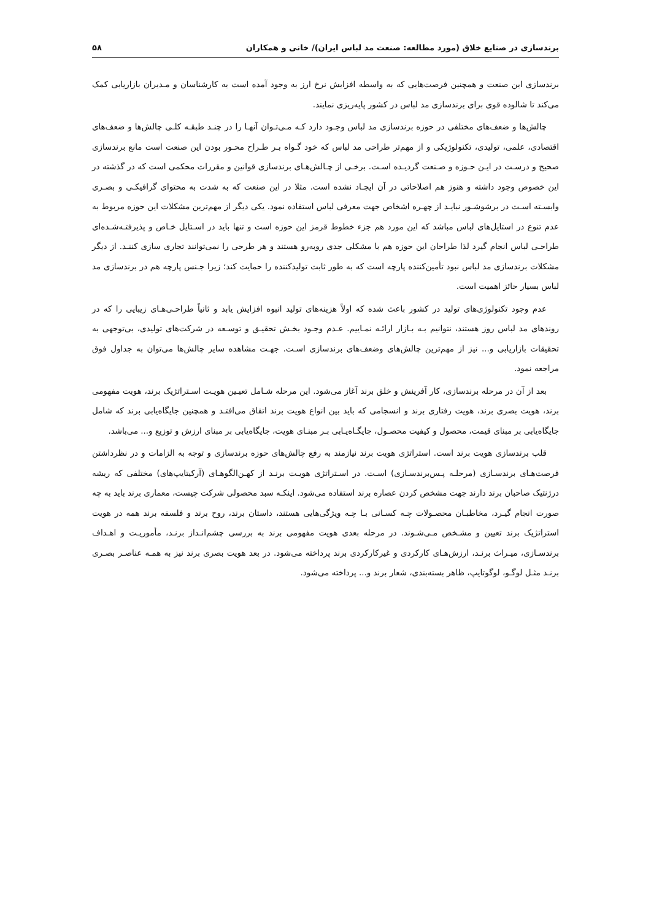برندسازی در صنایع خلاق (مورد مطالعه: صنعت مد لباس ایران)/ خانی و همکاران ۵۸
برندسازی این صنعت و همچنین فرصت‌هایی که به واسطه افزایش نرخ ارز به وجود آمده است به کارشناسان و مـدیران بازاریابی کمک می‌کند تا شالوده قوی برای برندسازی مد لباس در کشور پایه‌ریزی نمایند.
چالش‌ها و ضعف‌های مختلفی در حوزه برندسازی مد لباس وجـود دارد کـه مـی‌تـوان آنهـا را در چنـد طبقـه کلـی چالش‌ها و ضعف‌های اقتصادی، علمی، تولیدی، تکنولوژیکی و از مهم‌تر طراحی مد لباس که خود گـواه بـر طـراح محـور بودن این صنعت است مانع برندسازی صحیح و درسـت در ایـن حـوزه و صـنعت گردیـده اسـت. برخـی از چـالش‌هـای برندسازی قوانین و مقررات محکمی است که در گذشته در این خصوص وجود داشته و هنوز هم اصلاحاتی در آن ایجـاد نشده است. مثلا در این صنعت که به شدت به محتوای گرافیکـی و بصـری وابسـته اسـت در برشوشـور نبایـد از چهـره اشخاص جهت معرفی لباس استفاده نمود. یکی دیگر از مهم‌ترین مشکلات این حوزه مربوط به عدم تنوع در استایل‌های لباس مباشد که این مورد هم جزء خطوط قرمز این حوزه است و تنها باید در اسـتایل خـاص و پذیرفتـه‌شـده‌ای طراحـی لباس انجام گیرد لذا طراحان این حوزه هم با مشکلی جدی روبه‌رو هستند و هر طرحی را نمی‌توانند تجاری سازی کننـد. از دیگر مشکلات برندسازی مد لباس نبود تأمین‌کننده پارچه است که به طور ثابت تولیدکننده را حمایت کند؛ زیرا جـنس پارچه هم در برندسازی مد لباس بسیار حائز اهمیت است.
عدم وجود تکنولوژی‌های تولید در کشور باعث شده که اولاً هزینه‌های تولید انبوه افزایش یابد و ثانیاً طراحـی‌هـای زیبایی را که در روندهای مد لباس روز هستند، نتوانیم بـه بـازار ارائـه نمـاییم. عـدم وجـود بخـش تحقیـق و توسـعه در شرکت‌های تولیدی، بی‌توجهی به تحقیقات بازاریابی و... نیز از مهم‌ترین چالش‌های وضعف‌های برندسازی اسـت. جهـت مشاهده سایر چالش‌ها می‌توان به جداول فوق مراجعه نمود.
بعد از آن در مرحله برندسازی، کار آفرینش و خلق برند آغاز می‌شود. این مرحله شـامل تعیـین هویـت اسـتراتژیک برند، هویت مفهومی برند، هویت بصری برند، هویت رفتاری برند و انسجامی که باید بین انواع هویت برند اتفاق می‌افتـد و همچنین جایگاه‌یابی برند که شامل جایگاه‌یابی بر مبنای قیمت، محصول و کیفیت محصـول، جایگـاه‌یـابی بـر مبنـای هویت، جایگاه‌یابی بر مبنای ارزش و توزیع و... می‌باشد.
قلب برندسازی هویت برند است. استراتژی هویت برند نیازمند به رفع چالش‌های حوزه برندسازی و توجه به الزامات و در نظرداشتن فرصت‌هـای برندسـازی (مرحلـه پـس‌برندسـازی) اسـت. در اسـتراتژی هویـت برنـد از کهـن‌الگوهـای (آرکیتایپ‌های) مختلفی که ریشه درژنتیک صاحبان برند دارند جهت مشخص کردن عصاره برند استفاده می‌شود. اینکـه سبد محصولی شرکت چیست، معماری برند باید به چه صورت انجام گیـرد، مخاطبـان محصـولات چـه کسـانی بـا چـه ویژگی‌هایی هستند، داستان برند، روح برند و فلسفه برند همه در هویت استراتژیک برند تعیین و مشـخص مـی‌شـوند. در مرحله بعدی هویت مفهومی برند به بررسی چشم‌انـداز برنـد، مأموریـت و اهـداف برندسـازی، میـراث برنـد، ارزش‌هـای کارکردی و غیرکارکردی برند پرداخته می‌شود. در بعد هویت بصری برند نیز به همـه عناصـر بصـری برنـد مثـل لوگـو، لوگوتایپ، ظاهر بسته‌بندی، شعار برند و... پرداخته می‌شود.